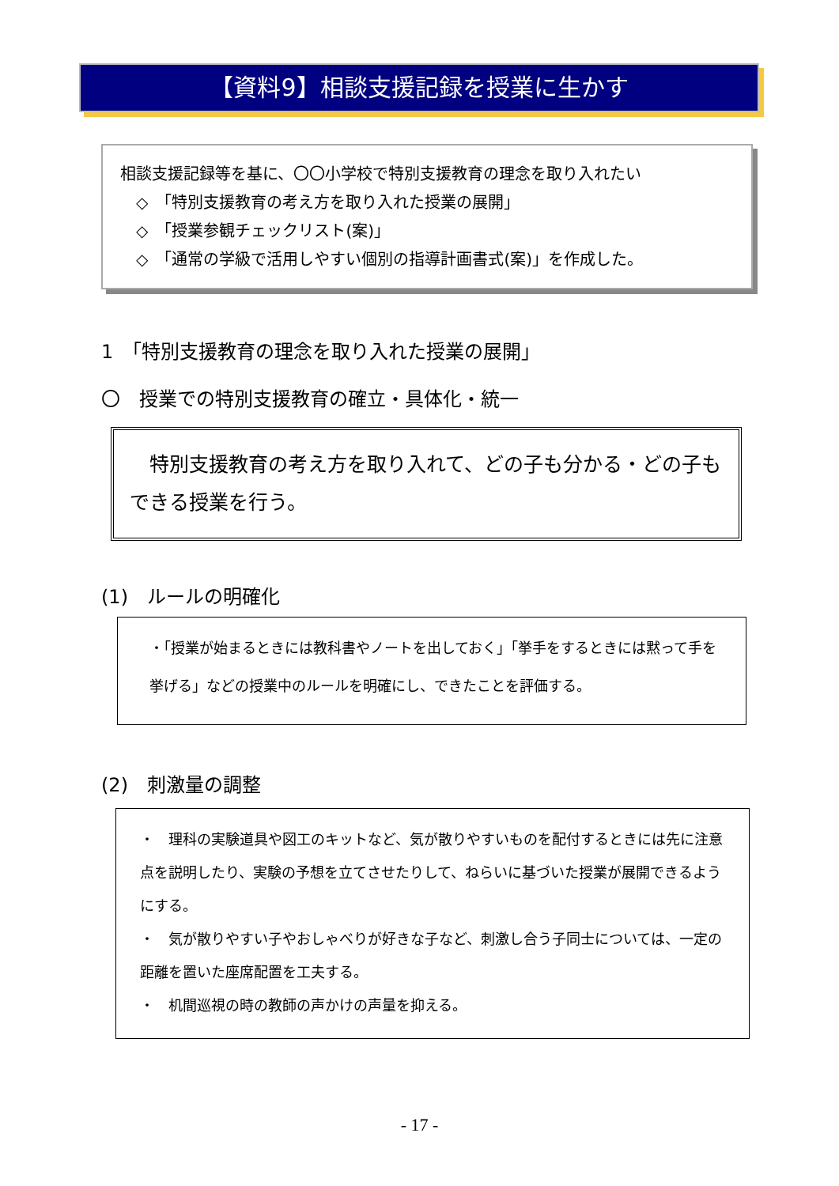【資料9】相談支援記録を授業に生かす
相談支援記録等を基に、〇〇小学校で特別支援教育の理念を取り入れたい
　◇　「特別支援教育の考え方を取り入れた授業の展開」
　◇　「授業参観チェックリスト(案)」
　◇　「通常の学級で活用しやすい個別の指導計画書式(案)」を作成した。
1　「特別支援教育の理念を取り入れた授業の展開」
〇　授業での特別支援教育の確立・具体化・統一
　特別支援教育の考え方を取り入れて、どの子も分かる・どの子もできる授業を行う。
(1)　ルールの明確化
・「授業が始まるときには教科書やノートを出しておく」「挙手をするときには黙って手を挙げる」などの授業中のルールを明確にし、できたことを評価する。
(2)　刺激量の調整
・　理科の実験道具や図工のキットなど、気が散りやすいものを配付するときには先に注意点を説明したり、実験の予想を立てさせたりして、ねらいに基づいた授業が展開できるようにする。
・　気が散りやすい子やおしゃべりが好きな子など、刺激し合う子同士については、一定の距離を置いた座席配置を工夫する。
・　机間巡視の時の教師の声かけの声量を抑える。
- 17 -